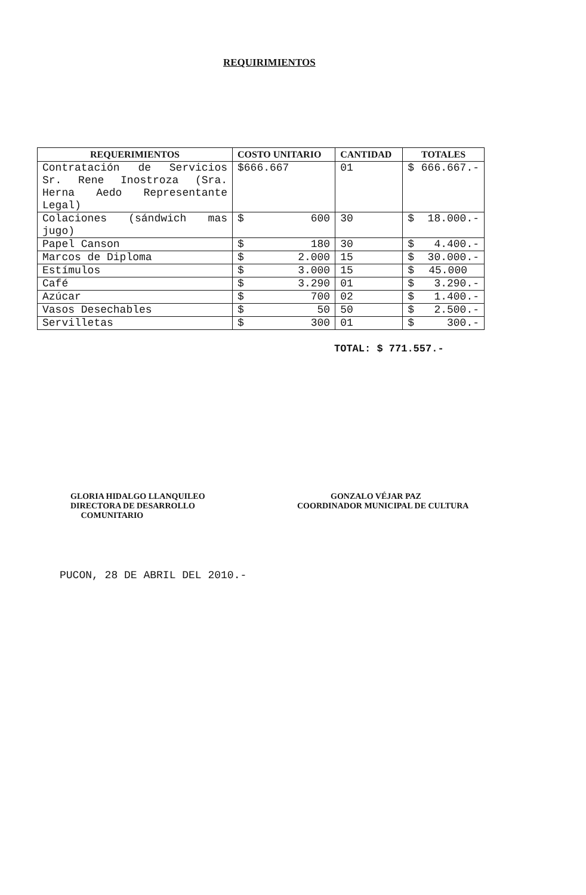REQUIRIMIENTOS
| REQUERIMIENTOS | COSTO UNITARIO | CANTIDAD | TOTALES |
| --- | --- | --- | --- |
| Contratación de Servicios Sr. Rene Inostroza (Sra. Herna Aedo Representante Legal) | $666.667 | 01 | $ 666.667.- |
| Colaciones (sándwich mas jugo) | $ 600 | 30 | $ 18.000.- |
| Papel Canson | $ 180 | 30 | $ 4.400.- |
| Marcos de Diploma | $ 2.000 | 15 | $ 30.000.- |
| Estímulos | $ 3.000 | 15 | $ 45.000 |
| Café | $ 3.290 | 01 | $ 3.290.- |
| Azúcar | $ 700 | 02 | $ 1.400.- |
| Vasos Desechables | $ 50 | 50 | $ 2.500.- |
| Servilletas | $ 300 | 01 | $ 300.- |
TOTAL: $ 771.557.-
GLORIA HIDALGO LLANQUILEO
DIRECTORA DE DESARROLLO
COMUNITARIO
GONZALO VÉJAR PAZ
COORDINADOR MUNICIPAL DE CULTURA
PUCON, 28 DE ABRIL DEL 2010.-